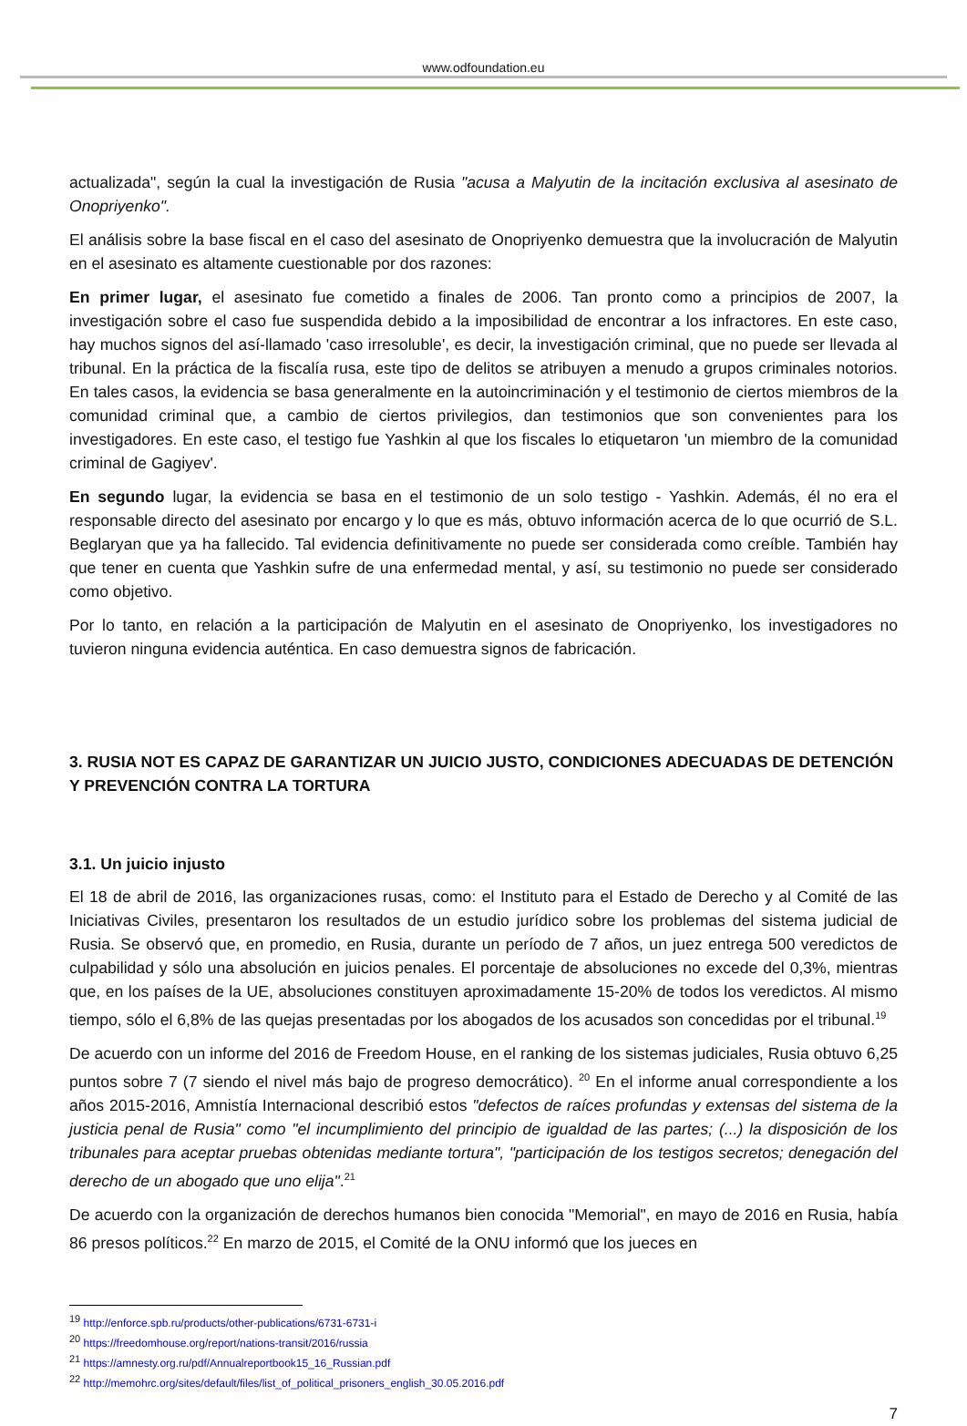www.odfoundation.eu
actualizada", según la cual la investigación de Rusia "acusa a Malyutin de la incitación exclusiva al asesinato de Onopriyenko".
El análisis sobre la base fiscal en el caso del asesinato de Onopriyenko demuestra que la involucración de Malyutin en el asesinato es altamente cuestionable por dos razones:
En primer lugar, el asesinato fue cometido a finales de 2006. Tan pronto como a principios de 2007, la investigación sobre el caso fue suspendida debido a la imposibilidad de encontrar a los infractores. En este caso, hay muchos signos del así-llamado 'caso irresoluble', es decir, la investigación criminal, que no puede ser llevada al tribunal. En la práctica de la fiscalía rusa, este tipo de delitos se atribuyen a menudo a grupos criminales notorios. En tales casos, la evidencia se basa generalmente en la autoincriminación y el testimonio de ciertos miembros de la comunidad criminal que, a cambio de ciertos privilegios, dan testimonios que son convenientes para los investigadores. En este caso, el testigo fue Yashkin al que los fiscales lo etiquetaron 'un miembro de la comunidad criminal de Gagiyev'.
En segundo lugar, la evidencia se basa en el testimonio de un solo testigo - Yashkin. Además, él no era el responsable directo del asesinato por encargo y lo que es más, obtuvo información acerca de lo que ocurrió de S.L. Beglaryan que ya ha fallecido. Tal evidencia definitivamente no puede ser considerada como creíble. También hay que tener en cuenta que Yashkin sufre de una enfermedad mental, y así, su testimonio no puede ser considerado como objetivo.
Por lo tanto, en relación a la participación de Malyutin en el asesinato de Onopriyenko, los investigadores no tuvieron ninguna evidencia auténtica. En caso demuestra signos de fabricación.
3. RUSIA NOT ES CAPAZ DE GARANTIZAR UN JUICIO JUSTO, CONDICIONES ADECUADAS DE DETENCIÓN Y PREVENCIÓN CONTRA LA TORTURA
3.1. Un juicio injusto
El 18 de abril de 2016, las organizaciones rusas, como: el Instituto para el Estado de Derecho y al Comité de las Iniciativas Civiles, presentaron los resultados de un estudio jurídico sobre los problemas del sistema judicial de Rusia. Se observó que, en promedio, en Rusia, durante un período de 7 años, un juez entrega 500 veredictos de culpabilidad y sólo una absolución en juicios penales. El porcentaje de absoluciones no excede del 0,3%, mientras que, en los países de la UE, absoluciones constituyen aproximadamente 15-20% de todos los veredictos. Al mismo tiempo, sólo el 6,8% de las quejas presentadas por los abogados de los acusados son concedidas por el tribunal.<sup>19</sup>
De acuerdo con un informe del 2016 de Freedom House, en el ranking de los sistemas judiciales, Rusia obtuvo 6,25 puntos sobre 7 (7 siendo el nivel más bajo de progreso democrático). <sup>20</sup> En el informe anual correspondiente a los años 2015-2016, Amnistía Internacional describió estos "defectos de raíces profundas y extensas del sistema de la justicia penal de Rusia" como "el incumplimiento del principio de igualdad de las partes; (...) la disposición de los tribunales para aceptar pruebas obtenidas mediante tortura", "participación de los testigos secretos; denegación del derecho de un abogado que uno elija".<sup>21</sup>
De acuerdo con la organización de derechos humanos bien conocida "Memorial", en mayo de 2016 en Rusia, había 86 presos políticos.<sup>22</sup> En marzo de 2015, el Comité de la ONU informó que los jueces en
<sup>19</sup> http://enforce.spb.ru/products/other-publications/6731-6731-i
<sup>20</sup> https://freedomhouse.org/report/nations-transit/2016/russia
<sup>21</sup> https://amnesty.org.ru/pdf/Annualreportbook15_16_Russian.pdf
<sup>22</sup> http://memohrc.org/sites/default/files/list_of_political_prisoners_english_30.05.2016.pdf
7